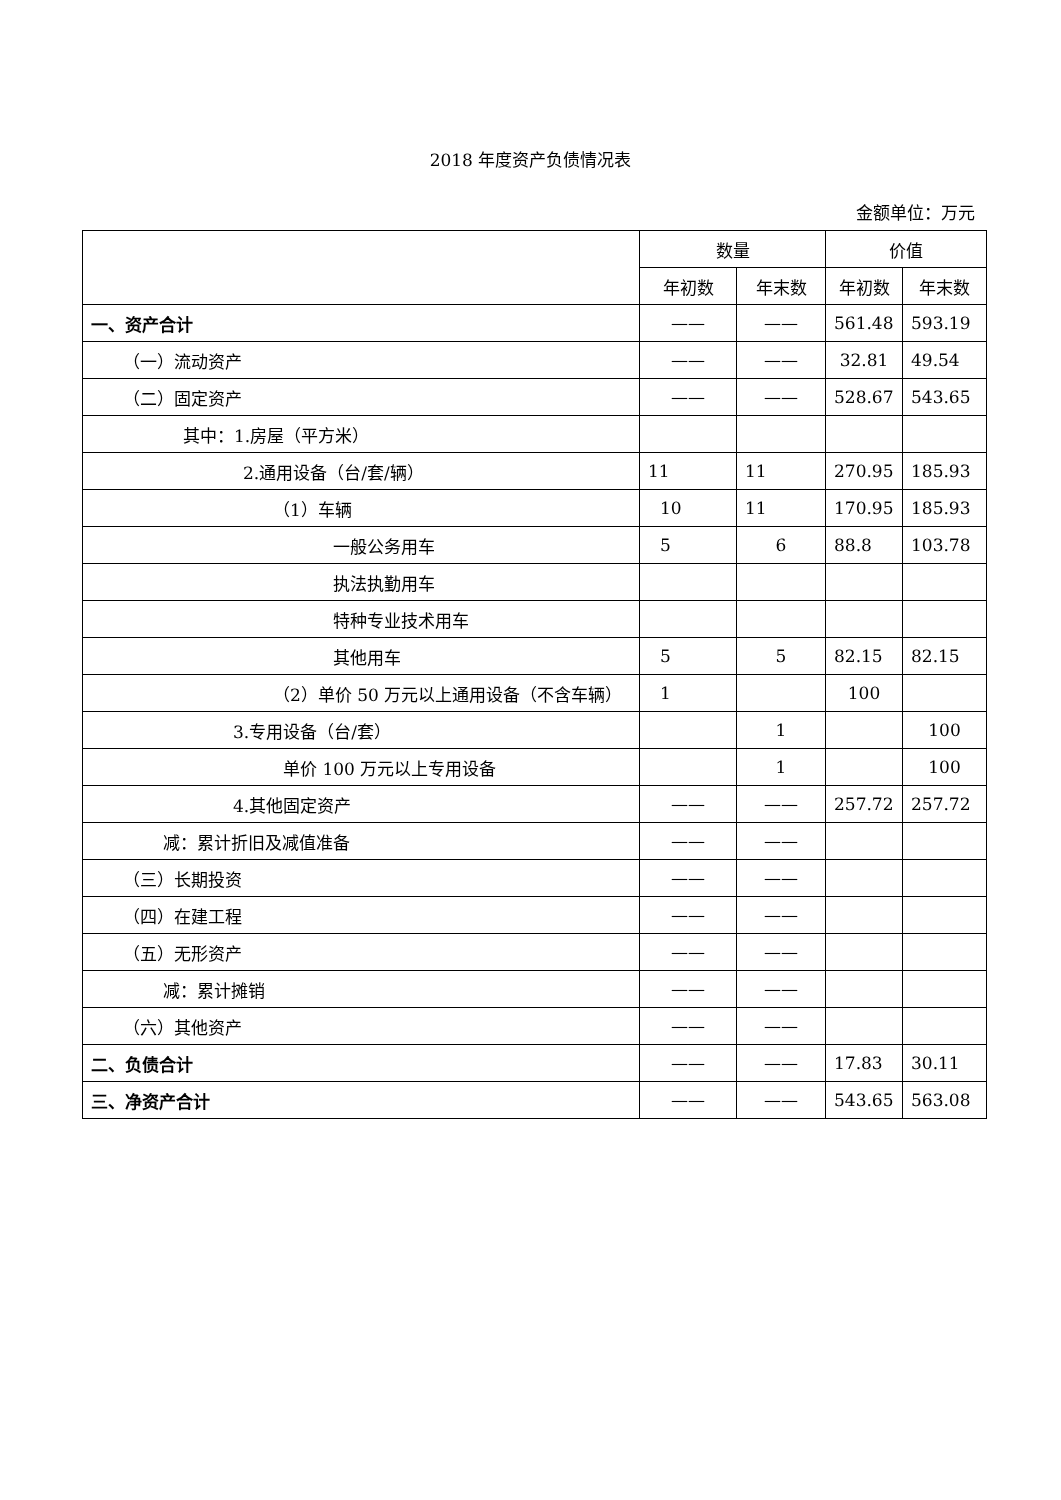2018 年度资产负债情况表
金额单位：万元
| | 数量 | | 价值 | |
| --- | --- | --- | --- | --- |
| | 年初数 | 年末数 | 年初数 | 年末数 |
| 一、资产合计 | —— | —— | 561.48 | 593.19 |
| （一）流动资产 | —— | —— | 32.81 | 49.54 |
| （二）固定资产 | —— | —— | 528.67 | 543.65 |
| 其中：1.房屋（平方米） | | | | |
| 2.通用设备（台/套/辆） | 11 | 11 | 270.95 | 185.93 |
| （1）车辆 | 10 | 11 | 170.95 | 185.93 |
| 一般公务用车 | 5 | 6 | 88.8 | 103.78 |
| 执法执勤用车 | | | | |
| 特种专业技术用车 | | | | |
| 其他用车 | 5 | 5 | 82.15 | 82.15 |
| （2）单价 50 万元以上通用设备（不含车辆） | 1 | | 100 | |
| 3.专用设备（台/套） | | 1 | | 100 |
| 单价 100 万元以上专用设备 | | 1 | | 100 |
| 4.其他固定资产 | —— | —— | 257.72 | 257.72 |
| 减：累计折旧及减值准备 | —— | —— | | |
| （三）长期投资 | —— | —— | | |
| （四）在建工程 | —— | —— | | |
| （五）无形资产 | —— | —— | | |
| 减：累计摊销 | —— | —— | | |
| （六）其他资产 | —— | —— | | |
| 二、负债合计 | —— | —— | 17.83 | 30.11 |
| 三、净资产合计 | —— | —— | 543.65 | 563.08 |